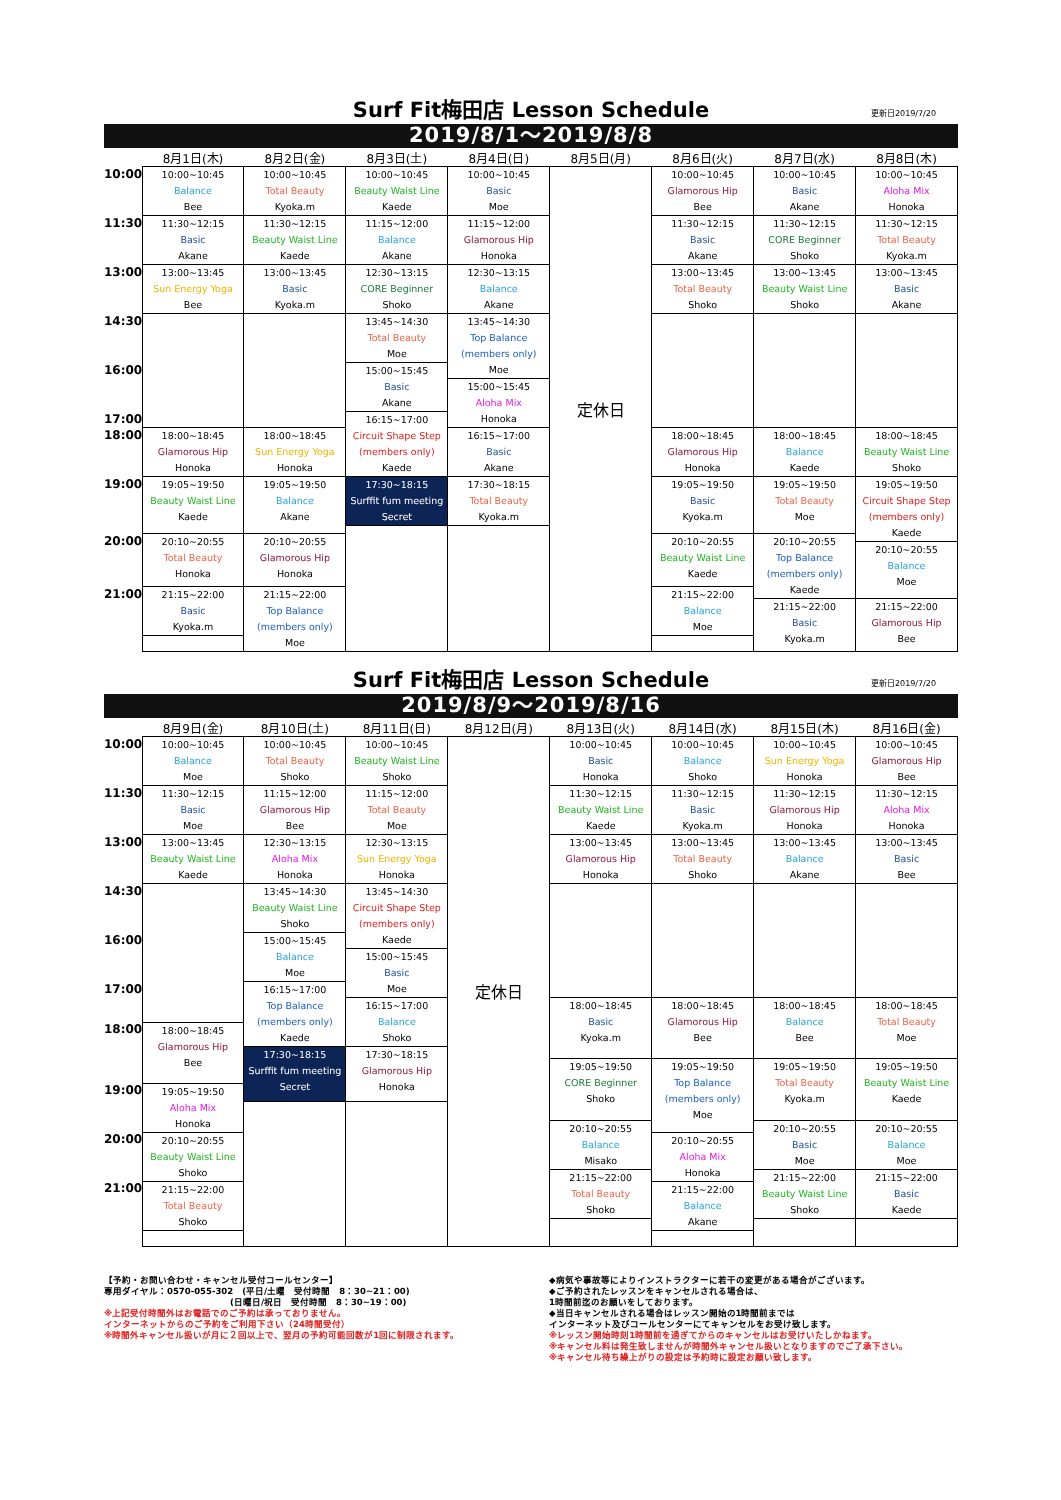Surf Fit梅田店 Lesson Schedule 更新日2019/7/20
2019/8/1～2019/8/8
| | 8月1日(木) | 8月2日(金) | 8月3日(土) | 8月4日(日) | 8月5日(月) | 8月6日(火) | 8月7日(水) | 8月8日(木) |
| --- | --- | --- | --- | --- | --- | --- | --- | --- |
| 10:00 | 10:00~10:45 Balance Bee | 10:00~10:45 Total Beauty Kyoka.m | 10:00~10:45 Beauty Waist Line Kaede | 10:00~10:45 Basic Moe | 定休日 | 10:00~10:45 Glamorous Hip Bee | 10:00~10:45 Basic Akane | 10:00~10:45 Aloha Mix Honoka |
| 11:30 | 11:30~12:15 Basic Akane | 11:30~12:15 Beauty Waist Line Kaede | 11:15~12:00 Balance Akane | 11:15~12:00 Glamorous Hip Honoka | | 11:30~12:15 Basic Akane | 11:30~12:15 CORE Beginner Shoko | 11:30~12:15 Total Beauty Kyoka.m |
| 13:00 | 13:00~13:45 Sun Energy Yoga Bee | 13:00~13:45 Basic Kyoka.m | 12:30~13:15 CORE Beginner Shoko | 12:30~13:15 Balance Akane | | 13:00~13:45 Total Beauty Shoko | 13:00~13:45 Beauty Waist Line Shoko | 13:00~13:45 Basic Akane |
| 14:30 | | | 13:45~14:30 Total Beauty Moe | 13:45~14:30 Top Balance (members only) Moe | | | | |
| 16:00 | | | 15:00~15:45 Basic Akane | | | | | |
| | | | | 15:00~15:45 Aloha Mix Honoka | | | | |
| 17:00 | | | 16:15~17:00 Circuit Shape Step (members only) Kaede | | | | | |
| | | | | 16:15~17:00 Basic Akane | | | | |
| 18:00 | 18:00~18:45 Glamorous Hip Honoka | 18:00~18:45 Sun Energy Yoga Honoka | | | | 18:00~18:45 Glamorous Hip Honoka | 18:00~18:45 Balance Kaede | 18:00~18:45 Beauty Waist Line Shoko |
| | | | 17:30~18:15 Surffit fum meeting Secret | 17:30~18:15 Total Beauty Kyoka.m | | | | |
| 19:00 | 19:05~19:50 Beauty Waist Line Kaede | 19:05~19:50 Balance Akane | | | | 19:05~19:50 Basic Kyoka.m | 19:05~19:50 Total Beauty Moe | 19:05~19:50 Circuit Shape Step (members only) Kaede |
| 20:00 | 20:10~20:55 Total Beauty Honoka | 20:10~20:55 Glamorous Hip Honoka | | | | 20:10~20:55 Beauty Waist Line Kaede | 20:10~20:55 Top Balance (members only) Kaede | |
| | | | | | | | | 20:10~20:55 Balance Moe |
| 21:00 | 21:15~22:00 Basic Kyoka.m | 21:15~22:00 Top Balance (members only) Moe | | | | 21:15~22:00 Balance Moe | | |
| | | | | | | | 21:15~22:00 Basic Kyoka.m | 21:15~22:00 Glamorous Hip Bee |
Surf Fit梅田店 Lesson Schedule 更新日2019/7/20
2019/8/9～2019/8/16
| | 8月9日(金) | 8月10日(土) | 8月11日(日) | 8月12日(月) | 8月13日(火) | 8月14日(水) | 8月15日(木) | 8月16日(金) |
| --- | --- | --- | --- | --- | --- | --- | --- | --- |
| 10:00 | 10:00~10:45 Balance Moe | 10:00~10:45 Total Beauty Shoko | 10:00~10:45 Beauty Waist Line Shoko | 定休日 | 10:00~10:45 Basic Honoka | 10:00~10:45 Balance Shoko | 10:00~10:45 Sun Energy Yoga Honoka | 10:00~10:45 Glamorous Hip Bee |
| 11:30 | 11:30~12:15 Basic Moe | 11:15~12:00 Glamorous Hip Bee | 11:15~12:00 Total Beauty Moe | | 11:30~12:15 Beauty Waist Line Kaede | 11:30~12:15 Basic Kyoka.m | 11:30~12:15 Glamorous Hip Honoka | 11:30~12:15 Aloha Mix Honoka |
| 13:00 | 13:00~13:45 Beauty Waist Line Kaede | 12:30~13:15 Aloha Mix Honoka | 12:30~13:15 Sun Energy Yoga Honoka | | 13:00~13:45 Glamorous Hip Honoka | 13:00~13:45 Total Beauty Shoko | 13:00~13:45 Balance Akane | 13:00~13:45 Basic Bee |
| 14:30 | | 13:45~14:30 Beauty Waist Line Shoko | 13:45~14:30 Circuit Shape Step (members only) Kaede | | | | | |
| 16:00 | | 15:00~15:45 Balance Moe | | | | | | |
| | | | 15:00~15:45 Basic Moe | | | | | |
| 17:00 | | 16:15~17:00 Top Balance (members only) Kaede | | | | | | |
| | | | 16:15~17:00 Balance Shoko | | | | | |
| | | | | | 18:00~18:45 Basic Kyoka.m | 18:00~18:45 Glamorous Hip Bee | 18:00~18:45 Balance Bee | 18:00~18:45 Total Beauty Moe |
| 18:00 | 18:00~18:45 Glamorous Hip Bee | | | | | | | |
| | | 17:30~18:15 Surffit fum meeting Secret | 17:30~18:15 Glamorous Hip Honoka | | | | | |
| | | | | | 19:05~19:50 CORE Beginner Shoko | 19:05~19:50 Top Balance (members only) Moe | 19:05~19:50 Total Beauty Kyoka.m | 19:05~19:50 Beauty Waist Line Kaede |
| 19:00 | 19:05~19:50 Aloha Mix Honoka | | | | | | | |
| | | | | | 20:10~20:55 Balance Misako | | 20:10~20:55 Basic Moe | 20:10~20:55 Balance Moe |
| 20:00 | 20:10~20:55 Beauty Waist Line Shoko | | | | | 20:10~20:55 Aloha Mix Honoka | | |
| | | | | | 21:15~22:00 Total Beauty Shoko | | 21:15~22:00 Beauty Waist Line Shoko | 21:15~22:00 Basic Kaede |
| 21:00 | 21:15~22:00 Total Beauty Shoko | | | | | 21:15~22:00 Balance Akane | | |
【予約・お問い合わせ・キャンセル受付コールセンター】
専用ダイヤル：0570-055-302　(平日/土曜　受付時間　8：30~21：00)
　　　　　　　　　　　　　　(日曜日/祝日　受付時間　8：30~19：00)
※上記受付時間外はお電話でのご予約は承っておりません。
インターネットからのご予約をご利用下さい（24時間受付）
※時間外キャンセル扱いが月に２回以上で、翌月の予約可能回数が1回に制限されます。
◆病気や事故等によりインストラクターに若干の変更がある場合がございます。
◆ご予約されたレッスンをキャンセルされる場合は、
1時間前迄のお願いをしております。
◆当日キャンセルされる場合はレッスン開始の1時間前までは
インターネット及びコールセンターにてキャンセルをお受け致します。
※レッスン開始時刻1時間前を過ぎてからのキャンセルはお受けいたしかねます。
※キャンセル料は発生致しませんが時間外キャンセル扱いとなりますのでご了承下さい。
※キャンセル待ち繰上がりの設定は予約時に設定お願い致します。